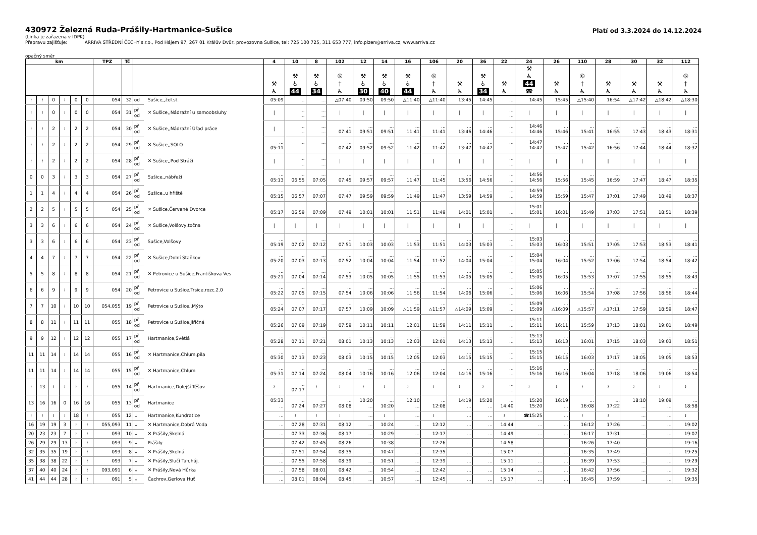430972 Železná Ruda-Prášily-Hartmanice-Sušice
Platí od 3.3.2024 do 14.12.2024
(Linka je zařazena v IDPK)
Přepravu zajišťuje: ARRIVA STŘEDNÍ ČECHY s.r.o., Pod Hájem 97, 267 01 Králův Dvůr, provozovna Sušice, tel: 725 100 725, 311 653 777, info.plzen@arriva.cz, www.arriva.cz
opačný směr
| km | | | | | | TPZ | Tč | | | 4 | 10 | 8 | 102 | 12 | 14 | 16 | 106 | 20 | 36 | 22 | 24 | 26 | 110 | 28 | 30 | 32 | 112 |
| --- | --- | --- | --- | --- | --- | --- | --- | --- | --- | --- | --- | --- | --- | --- | --- | --- | --- | --- | --- | --- | --- | --- | --- | --- | --- | --- | --- |
| | | | | | | | | | | ⚒ ♿ | ⚒ ♿ 44 | ⚒ ♿ 34 | ⑥ † ♿ | ⚒ ♿ 30 | ⚒ ♿ 40 | ⚒ ♿ 44 | ⑥ † ♿ | ⚒ ♿ | ⚒ ♿ 34 | ⚒ ♿ | ⚒ ♿ 44 ☎ | ⚒ ♿ | ⑥ † ♿ | ⚒ ♿ | ⚒ ♿ | ⚒ ♿ | ⑥ † ♿ |
| ≀ | ≀ | 0 | ≀ | 0 | 0 | 054 | 32 | od | Sušice,,žel.st. | 05:09 | ... | ... | △07:40 | 09:50 | 09:50 | △11:40 | △11:40 | 13:45 | 14:45 | ... | 14:45 | 15:45 | △15:40 | 16:54 | △17:42 | △18:42 | △18:30 |
| ≀ | ≀ | 0 | ≀ | 0 | 0 | 054 | 31 | př od | ✕ Sušice,,Nádražní u samoobsluhy | / | ... ... | ... ... | / | / | / | / | / | / | / | ... ... | / | / | / | / | / | / | / |
| ≀ | ≀ | 2 | ≀ | 2 | 2 | 054 | 30 | př od | ✕ Sušice,,Nádražní Úřad práce | / | ... ... | ... ... | ... 07:41 | ... 09:51 | ... 09:51 | ... 11:41 | ... 11:41 | ... 13:46 | ... 14:46 | ... ... | 14:46 14:46 | ... 15:46 | ... 15:41 | ... 16:55 | ... 17:43 | ... 18:43 | ... 18:31 |
| ≀ | ≀ | 2 | ≀ | 2 | 2 | 054 | 29 | př od | ✕ Sušice,,SOLO | ... 05:11 | ... ... | ... ... | ... 07:42 | ... 09:52 | ... 09:52 | ... 11:42 | ... 11:42 | ... 13:47 | ... 14:47 | ... ... | 14:47 14:47 | ... 15:47 | ... 15:42 | ... 16:56 | ... 17:44 | ... 18:44 | ... 18:32 |
| ≀ | ≀ | 2 | ≀ | 2 | 2 | 054 | 28 | př od | ✕ Sušice,,Pod Stráží | / | ... ... | ... ... | / | / | / | / | / | / | / | ... ... | / | / | / | / | / | / | / |
| 0 | 0 | 3 | ≀ | 3 | 3 | 054 | 27 | př od | Sušice,,nábřeží | ... 05:13 | ... 06:55 | ... 07:05 | ... 07:45 | ... 09:57 | ... 09:57 | ... 11:47 | ... 11:45 | ... 13:56 | ... 14:56 | ... ... | 14:56 14:56 | ... 15:56 | ... 15:45 | ... 16:59 | ... 17:47 | ... 18:47 | ... 18:35 |
| 1 | 1 | 4 | ≀ | 4 | 4 | 054 | 26 | př od | Sušice,,u hřiště | ... 05:15 | ... 06:57 | ... 07:07 | ... 07:47 | ... 09:59 | ... 09:59 | ... 11:49 | ... 11:47 | ... 13:59 | ... 14:59 | ... ... | 14:59 14:59 | ... 15:59 | ... 15:47 | ... 17:01 | ... 17:49 | ... 18:49 | ... 18:37 |
| 2 | 2 | 5 | ≀ | 5 | 5 | 054 | 25 | př od | ✕ Sušice,Červené Dvorce | ... 05:17 | ... 06:59 | ... 07:09 | ... 07:49 | ... 10:01 | ... 10:01 | ... 11:51 | ... 11:49 | ... 14:01 | ... 15:01 | ... ... | 15:01 15:01 | ... 16:01 | ... 15:49 | ... 17:03 | ... 17:51 | ... 18:51 | ... 18:39 |
| 3 | 3 | 6 | ≀ | 6 | 6 | 054 | 24 | př od | ✕ Sušice,Volšovy,točna | / | / | / | / | / | / | / | / | / | / | ... ... | / | / | / | / | / | / | / |
| 3 | 3 | 6 | ≀ | 6 | 6 | 054 | 23 | př od | Sušice,Volšovy | ... 05:19 | ... 07:02 | ... 07:12 | ... 07:51 | ... 10:03 | ... 10:03 | ... 11:53 | ... 11:51 | ... 14:03 | ... 15:03 | ... ... | 15:03 15:03 | ... 16:03 | ... 15:51 | ... 17:05 | ... 17:53 | ... 18:53 | ... 18:41 |
| 4 | 4 | 7 | ≀ | 7 | 7 | 054 | 22 | př od | ✕ Sušice,Dolní Staňkov | ... 05:20 | ... 07:03 | ... 07:13 | ... 07:52 | ... 10:04 | ... 10:04 | ... 11:54 | ... 11:52 | ... 14:04 | ... 15:04 | ... ... | 15:04 15:04 | ... 16:04 | ... 15:52 | ... 17:06 | ... 17:54 | ... 18:54 | ... 18:42 |
| 5 | 5 | 8 | ≀ | 8 | 8 | 054 | 21 | př od | ✕ Petrovice u Sušice,Františkova Ves | ... 05:21 | ... 07:04 | ... 07:14 | ... 07:53 | ... 10:05 | ... 10:05 | ... 11:55 | ... 11:53 | ... 14:05 | ... 15:05 | ... ... | 15:05 15:05 | ... 16:05 | ... 15:53 | ... 17:07 | ... 17:55 | ... 18:55 | ... 18:43 |
| 6 | 6 | 9 | ≀ | 9 | 9 | 054 | 20 | př od | Petrovice u Sušice,Trsice,rozc.2.0 | ... 05:22 | ... 07:05 | ... 07:15 | ... 07:54 | ... 10:06 | ... 10:06 | ... 11:56 | ... 11:54 | ... 14:06 | ... 15:06 | ... ... | 15:06 15:06 | ... 16:06 | ... 15:54 | ... 17:08 | ... 17:56 | ... 18:56 | ... 18:44 |
| 7 | 7 | 10 | ≀ | 10 | 10 | 054,055 | 19 | př od | Petrovice u Sušice,,Mýto | ... 05:24 | ... 07:07 | ... 07:17 | ... 07:57 | ... 10:09 | ... 10:09 | ... △11:59 | ... △11:57 | ... △14:09 | ... 15:09 | ... ... | 15:09 15:09 | ... △16:09 | ... △15:57 | ... △17:11 | ... 17:59 | ... 18:59 | ... 18:47 |
| 8 | 8 | 11 | ≀ | 11 | 11 | 055 | 18 | př od | Petrovice u Sušice,Jiřičná | ... 05:26 | ... 07:09 | ... 07:19 | ... 07:59 | ... 10:11 | ... 10:11 | ... 12:01 | ... 11:59 | ... 14:11 | ... 15:11 | ... ... | 15:11 15:11 | ... 16:11 | ... 15:59 | ... 17:13 | ... 18:01 | ... 19:01 | ... 18:49 |
| 9 | 9 | 12 | ≀ | 12 | 12 | 055 | 17 | př od | Hartmanice,Světlá | ... 05:28 | ... 07:11 | ... 07:21 | ... 08:01 | ... 10:13 | ... 10:13 | ... 12:03 | ... 12:01 | ... 14:13 | ... 15:13 | ... ... | 15:13 15:13 | ... 16:13 | ... 16:01 | ... 17:15 | ... 18:03 | ... 19:03 | ... 18:51 |
| 11 | 11 | 14 | ≀ | 14 | 14 | 055 | 16 | př od | ✕ Hartmanice,Chlum,pila | ... 05:30 | ... 07:13 | ... 07:23 | ... 08:03 | ... 10:15 | ... 10:15 | ... 12:05 | ... 12:03 | ... 14:15 | ... 15:15 | ... ... | 15:15 15:15 | ... 16:15 | ... 16:03 | ... 17:17 | ... 18:05 | ... 19:05 | ... 18:53 |
| 11 | 11 | 14 | ≀ | 14 | 14 | 055 | 15 | př od | ✕ Hartmanice,Chlum | ... 05:31 | ... 07:14 | ... 07:24 | ... 08:04 | ... 10:16 | ... 10:16 | ... 12:06 | ... 12:04 | ... 14:16 | ... 15:16 | ... ... | 15:16 15:16 | ... 16:16 | ... 16:04 | ... 17:18 | ... 18:06 | ... 19:06 | ... 18:54 |
| ≀ | 13 | ≀ | ≀ | ≀ | ≀ | 055 | 14 | př od | Hartmanice,Dolejší Těšov | ≀ | ... 07:17 | ≀ | ≀ | ≀ | ≀ | ≀ | ≀ | ≀ | ≀ | ... ... | ≀ | ≀ | ≀ | ≀ | ≀ | ≀ | ≀ |
| 13 | 16 | 16 | 0 | 16 | 16 | 055 | 13 | př od | Hartmanice | 05:33 ... | ... 07:24 | ... 07:27 | ... 08:08 | 10:20 ... | ... 10:20 | 12:10 ... | ... 12:08 | 14:19 ... | 15:20 ... | ... 14:40 | 15:20 15:20 | 16:19 ... | ... 16:08 | ... 17:22 | 18:10 ... | 19:09 ... | ... 18:58 |
| ≀ | ≀ | ≀ | ≀ | 18 | ≀ | 055 | 12 | ↓ | Hartmanice,Kundratice | ... | ≀ | ≀ | ≀ | ... | ≀ | ... | ≀ | ... | ... | ≀ | ☎15:25 | ... | ≀ | ≀ | ... | ... | ≀ |
| 16 | 19 | 19 | 3 | ≀ | ≀ | 055,093 | 11 | ↓ | ✕ Hartmanice,Dobrá Voda | ... | 07:28 | 07:31 | 08:12 | ... | 10:24 | ... | 12:12 | ... | ... | 14:44 | ... | ... | 16:12 | 17:26 | ... | ... | 19:02 |
| 20 | 23 | 23 | 7 | ≀ | ≀ | 093 | 10 | ↓ | ✕ Prášily,Skelná | ... | 07:33 | 07:36 | 08:17 | ... | 10:29 | ... | 12:17 | ... | ... | 14:49 | ... | ... | 16:17 | 17:31 | ... | ... | 19:07 |
| 26 | 29 | 29 | 13 | ≀ | ≀ | 093 | 9 | ↓ | Prášily | ... | 07:42 | 07:45 | 08:26 | ... | 10:38 | ... | 12:26 | ... | ... | 14:58 | ... | ... | 16:26 | 17:40 | ... | ... | 19:16 |
| 32 | 35 | 35 | 19 | ≀ | ≀ | 093 | 8 | ↓ | ✕ Prášily,Skelná | ... | 07:51 | 07:54 | 08:35 | ... | 10:47 | ... | 12:35 | ... | ... | 15:07 | ... | ... | 16:35 | 17:49 | ... | ... | 19:25 |
| 35 | 38 | 38 | 22 | ≀ | ≀ | 093 | 7 | ↓ | ✕ Prášily,Slučí Tah,háj. | ... | 07:55 | 07:58 | 08:39 | ... | 10:51 | ... | 12:39 | ... | ... | 15:11 | ... | ... | 16:39 | 17:53 | ... | ... | 19:29 |
| 37 | 40 | 40 | 24 | ≀ | ≀ | 093,091 | 6 | ↓ | ✕ Prášily,Nová Hůrka | ... | 07:58 | 08:01 | 08:42 | ... | 10:54 | ... | 12:42 | ... | ... | 15:14 | ... | ... | 16:42 | 17:56 | ... | ... | 19:32 |
| 41 | 44 | 44 | 28 | ≀ | ≀ | 091 | 5 | ↓ | Čachrov,Gerlova Huť | ... | 08:01 | 08:04 | 08:45 | ... | 10:57 | ... | 12:45 | ... | ... | 15:17 | ... | ... | 16:45 | 17:59 | ... | ... | 19:35 |